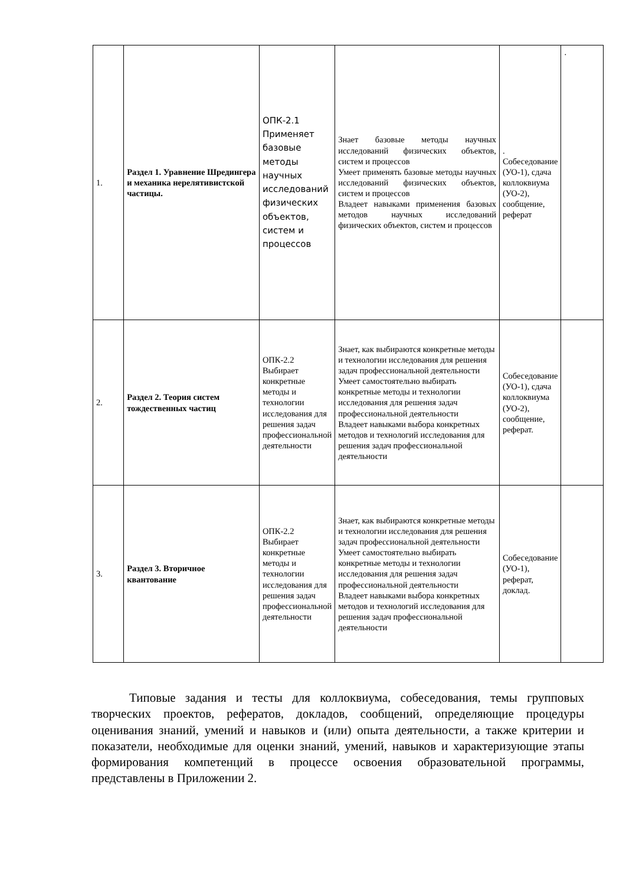| 1. | Раздел 1. Уравнение Шредингера и механика нерелятивистской частицы. | ОПК-2.1 Применяет базовые методы научных исследований физических объектов, систем и процессов | Знает базовые методы научных исследований физических объектов, систем и процессов Умеет применять базовые методы научных исследований физических объектов, систем и процессов Владеет навыками применения базовых методов научных исследований физических объектов, систем и процессов | . Собеседование (УО-1), сдача коллоквиума (УО-2), сообщение, реферат | . |
| 2. | Раздел 2. Теория систем тождественных частиц | ОПК-2.2 Выбирает конкретные методы и технологии исследования для решения задач профессиональной деятельности | Знает, как выбираются конкретные методы и технологии исследования для решения задач профессиональной деятельности Умеет самостоятельно выбирать конкретные методы и технологии исследования для решения задач профессиональной деятельности Владеет навыками выбора конкретных методов и технологий исследования для решения задач профессиональной деятельности | Собеседование (УО-1), сдача коллоквиума (УО-2), сообщение, реферат. | |
| 3. | Раздел 3. Вторичное квантование | ОПК-2.2 Выбирает конкретные методы и технологии исследования для решения задач профессиональной деятельности | Знает, как выбираются конкретные методы и технологии исследования для решения задач профессиональной деятельности Умеет самостоятельно выбирать конкретные методы и технологии исследования для решения задач профессиональной деятельности Владеет навыками выбора конкретных методов и технологий исследования для решения задач профессиональной деятельности | Собеседование (УО-1), реферат, доклад. | |
Типовые задания и тесты для коллоквиума, собеседования, темы групповых творческих проектов, рефератов, докладов, сообщений, определяющие процедуры оценивания знаний, умений и навыков и (или) опыта деятельности, а также критерии и показатели, необходимые для оценки знаний, умений, навыков и характеризующие этапы формирования компетенций в процессе освоения образовательной программы, представлены в Приложении 2.